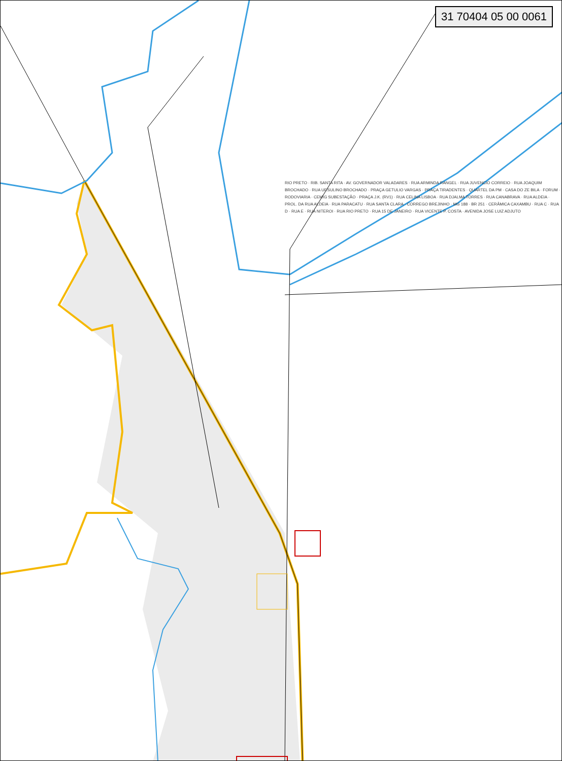31 70404 05 00 0061
RIO PRETO · RIB. SANTA RITA · AV. GOVERNADOR VALADARES · RUA ARMINDA RANGEL · RUA JUVENCIO CORREIO · RUA JOAQUIM BROCHADO · RUA URSULINO BROCHADO · PRAÇA GETULIO VARGAS · PRAÇA TIRADENTES · QUARTEL DA PM · CASA DO ZE BILA · FORUM · RODOVIARIA · CEMIG SUBESTAÇÃO · PRAÇA J.K. (RV1) · RUA CELINA LISBOA · RUA DJALMA TORRES · RUA CANABRAVA · RUA ALDEIA · PROL. DA RUA ALDEIA · RUA PARACATU · RUA SANTA CLARA · CORREGO BREJINHO · MG 188 · BR 251 · CERÂMICA CAXAMBU · RUA C · RUA D · RUA E · RUA NITEROI · RUA RIO PRETO · RUA 15 DE JANEIRO · RUA VICENTE P. COSTA · AVENIDA JOSE LUIZ ADJUTO